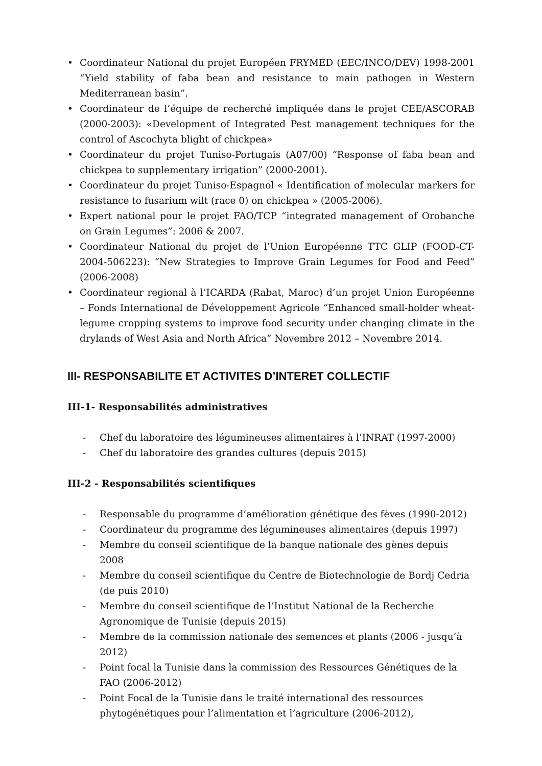• Coordinateur National du projet Européen FRYMED (EEC/INCO/DEV) 1998-2001 “Yield stability of faba bean and resistance to main pathogen in Western Mediterranean basin”.
• Coordinateur de l’équipe de recherché impliquée dans le projet CEE/ASCORAB (2000-2003): «Development of Integrated Pest management techniques for the control of Ascochyta blight of chickpea»
• Coordinateur du projet Tuniso-Portugais (A07/00) “Response of faba bean and chickpea to supplementary irrigation” (2000-2001).
• Coordinateur du projet Tuniso-Espagnol « Identification of molecular markers for resistance to fusarium wilt (race 0) on chickpea » (2005-2006).
• Expert national pour le projet FAO/TCP “integrated management of Orobanche on Grain Legumes”: 2006 & 2007.
• Coordinateur National du projet de l’Union Européenne TTC GLIP (FOOD-CT-2004-506223): “New Strategies to Improve Grain Legumes for Food and Feed” (2006-2008)
• Coordinateur regional à l’ICARDA (Rabat, Maroc) d’un projet Union Européenne – Fonds International de Développement Agricole “Enhanced small-holder wheat-legume cropping systems to improve food security under changing climate in the drylands of West Asia and North Africa” Novembre 2012 – Novembre 2014.
III- RESPONSABILITE ET ACTIVITES D’INTERET COLLECTIF
III-1- Responsabilités administratives
- Chef du laboratoire des légumineuses alimentaires à l’INRAT (1997-2000)
- Chef du laboratoire des grandes cultures (depuis 2015)
III-2 - Responsabilités scientifiques
- Responsable du programme d’amélioration génétique des fèves (1990-2012)
- Coordinateur du programme des légumineuses alimentaires (depuis 1997)
- Membre du conseil scientifique de la banque nationale des gènes depuis 2008
- Membre du conseil scientifique du Centre de Biotechnologie de Bordj Cedria (de puis 2010)
- Membre du conseil scientifique de l’Institut National de la Recherche Agronomique de Tunisie (depuis 2015)
- Membre de la commission nationale des semences et plants (2006 - jusqu’à 2012)
- Point focal la Tunisie dans la commission des Ressources Génétiques de la FAO (2006-2012)
- Point Focal de la Tunisie dans le traité international des ressources phytogénétiques pour l’alimentation et l’agriculture (2006-2012),